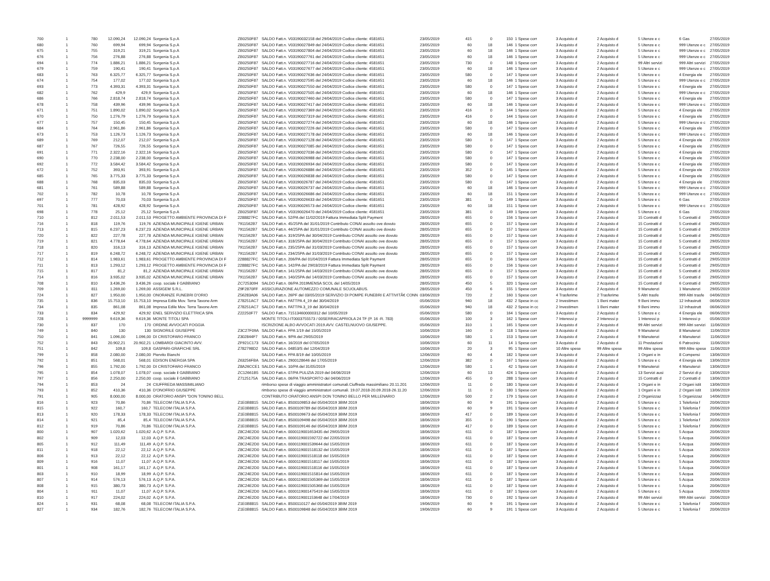| 700 | 1 | 780 | 12.090,24 | 12.090,24 | Sorgenia S.p.A | ZB0250F87 | SALDO Fatt.n. V03190032158 del 29/04/2019 Codice cliente: 4581651 | 23/05/2019 | 415 | 0 | 150 | 1 Spese corr | 3 Acquisto d | 2 Acquisto d | 5 Utenze e c | 6 Gas | 27/05/2019 |
| 680 | 1 | 760 | 699,94 | 699,94 | Sorgenia S.p.A | ZB0250F87 | SALDO Fatt.n. V03190027849 del 24/04/2019 Codice cliente: 4581651 | 23/05/2019 | 60 | 18 | 146 | 1 Spese corr | 3 Acquisto d | 2 Acquisto d | 5 Utenze e c | 999 Utenze e c | 27/05/2019 |
| 675 | 1 | 755 | 319,21 | 319,21 | Sorgenia S.p.A | ZB0250F87 | SALDO Fatt.n. V03190027804 del 24/04/2019 Codice cliente: 4581651 | 23/05/2019 | 60 | 18 | 146 | 1 Spese corr | 3 Acquisto d | 2 Acquisto d | 5 Utenze e c | 999 Utenze e c | 27/05/2019 |
| 676 | 1 | 756 | 276,88 | 276,88 | Sorgenia S.p.A | ZB0250F87 | SALDO Fatt.n. V03190027761 del 24/04/2019 Codice cliente: 4581651 | 23/05/2019 | 60 | 18 | 146 | 1 Spese corr | 3 Acquisto d | 2 Acquisto d | 5 Utenze e c | 999 Utenze e c | 27/05/2019 |
| 694 | 1 | 774 | 1.886,21 | 1.886,21 | Sorgenia S.p.A | ZB0250F87 | SALDO Fatt.n. V03190027716 del 24/04/2019 Codice cliente: 4581651 | 23/05/2019 | 730 | 0 | 148 | 1 Spese corr | 3 Acquisto d | 2 Acquisto d | 99 Altri servizi | 999 Altri servizi | 27/05/2019 |
| 679 | 1 | 759 | 190,41 | 190,41 | Sorgenia S.p.A | ZB0250F87 | SALDO Fatt.n. V03190027677 del 24/04/2019 Codice cliente: 4581651 | 23/05/2019 | 60 | 18 | 146 | 1 Spese corr | 3 Acquisto d | 2 Acquisto d | 5 Utenze e c | 999 Utenze e c | 27/05/2019 |
| 683 | 1 | 763 | 6.325,77 | 6.325,77 | Sorgenia S.p.A | ZB0250F87 | SALDO Fatt.n. V03190027636 del 24/04/2019 Codice cliente: 4581651 | 23/05/2019 | 580 | 0 | 147 | 1 Spese corr | 3 Acquisto d | 2 Acquisto d | 5 Utenze e c | 4 Energia ele | 27/05/2019 |
| 674 | 1 | 754 | 177,02 | 177,02 | Sorgenia S.p.A | ZB0250F87 | SALDO Fatt.n. V03190027595 del 24/04/2019 Codice cliente: 4581651 | 23/05/2019 | 60 | 18 | 146 | 1 Spese corr | 3 Acquisto d | 2 Acquisto d | 5 Utenze e c | 999 Utenze e c | 27/05/2019 |
| 693 | 1 | 773 | 4.393,31 | 4.393,31 | Sorgenia S.p.A | ZB0250F87 | SALDO Fatt.n. V03190027550 del 24/04/2019 Codice cliente: 4581651 | 23/05/2019 | 580 | 0 | 147 | 1 Spese corr | 3 Acquisto d | 2 Acquisto d | 5 Utenze e c | 4 Energia ele | 27/05/2019 |
| 682 | 1 | 762 | 429,9 | 429,9 | Sorgenia S.p.A | ZB0250F87 | SALDO Fatt.n. V03190027505 del 24/04/2019 Codice cliente: 4581651 | 23/05/2019 | 60 | 18 | 146 | 1 Spese corr | 3 Acquisto d | 2 Acquisto d | 5 Utenze e c | 999 Utenze e c | 27/05/2019 |
| 686 | 1 | 766 | 2.818,74 | 2.818,74 | Sorgenia S.p.A | ZB0250F87 | SALDO Fatt.n. V03190027460 del 24/04/2019 Codice cliente: 4581651 | 23/05/2019 | 580 | 0 | 147 | 1 Spese corr | 3 Acquisto d | 2 Acquisto d | 5 Utenze e c | 4 Energia ele | 27/05/2019 |
| 678 | 1 | 758 | 439,96 | 439,96 | Sorgenia S.p.A | ZB0250F87 | SALDO Fatt.n. V03190027417 del 24/04/2019 Codice cliente: 4581651 | 23/05/2019 | 60 | 18 | 146 | 1 Spese corr | 3 Acquisto d | 2 Acquisto d | 5 Utenze e c | 999 Utenze e c | 27/05/2019 |
| 671 | 1 | 751 | 1.890,02 | 1.890,02 | Sorgenia S.p.A | ZB0250F87 | SALDO Fatt.n. V03190027369 del 24/04/2019 Codice cliente: 4581651 | 23/05/2019 | 416 | 0 | 144 | 1 Spese corr | 3 Acquisto d | 2 Acquisto d | 5 Utenze e c | 4 Energia ele | 27/05/2019 |
| 670 | 1 | 750 | 1.276,79 | 1.276,79 | Sorgenia S.p.A | ZB0250F87 | SALDO Fatt.n. V03190027319 del 24/04/2019 Codice cliente: 4581651 | 23/05/2019 | 416 | 0 | 144 | 1 Spese corr | 3 Acquisto d | 2 Acquisto d | 5 Utenze e c | 4 Energia ele | 27/05/2019 |
| 677 | 1 | 757 | 150,45 | 150,45 | Sorgenia S.p.A | ZB0250F87 | SALDO Fatt.n. V03190027274 del 24/04/2019 Codice cliente: 4581651 | 23/05/2019 | 60 | 18 | 146 | 1 Spese corr | 3 Acquisto d | 2 Acquisto d | 5 Utenze e c | 999 Utenze e c | 27/05/2019 |
| 684 | 1 | 764 | 2.961,86 | 2.961,86 | Sorgenia S.p.A | ZB0250F87 | SALDO Fatt.n. V03190027226 del 24/04/2019 Codice cliente: 4581651 | 23/05/2019 | 580 | 0 | 147 | 1 Spese corr | 3 Acquisto d | 2 Acquisto d | 5 Utenze e c | 4 Energia ele | 27/05/2019 |
| 673 | 1 | 753 | 1.126,73 | 1.126,73 | Sorgenia S.p.A | ZB0250F87 | SALDO Fatt.n. V03190027178 del 24/04/2019 Codice cliente: 4581651 | 23/05/2019 | 60 | 18 | 146 | 1 Spese corr | 3 Acquisto d | 2 Acquisto d | 5 Utenze e c | 999 Utenze e c | 27/05/2019 |
| 689 | 1 | 769 | 212,07 | 212,07 | Sorgenia S.p.A | ZB0250F87 | SALDO Fatt.n. V03190027128 del 24/04/2019 Codice cliente: 4581651 | 23/05/2019 | 580 | 0 | 147 | 1 Spese corr | 3 Acquisto d | 2 Acquisto d | 5 Utenze e c | 4 Energia ele | 27/05/2019 |
| 687 | 1 | 767 | 726,55 | 726,55 | Sorgenia S.p.A | ZB0250F87 | SALDO Fatt.n. V03190027085 del 24/04/2019 Codice cliente: 4581651 | 23/05/2019 | 580 | 0 | 147 | 1 Spese corr | 3 Acquisto d | 2 Acquisto d | 5 Utenze e c | 4 Energia ele | 27/05/2019 |
| 691 | 1 | 771 | 2.322,16 | 2.322,16 | Sorgenia S.p.A | ZB0250F87 | SALDO Fatt.n. V03190027036 del 24/04/2019 Codice cliente: 4581651 | 23/05/2019 | 580 | 0 | 147 | 1 Spese corr | 3 Acquisto d | 2 Acquisto d | 5 Utenze e c | 4 Energia ele | 27/05/2019 |
| 690 | 1 | 770 | 2.238,00 | 2.238,00 | Sorgenia S.p.A | ZB0250F87 | SALDO Fatt.n. V03190026988 del 24/04/2019 Codice cliente: 4581651 | 23/05/2019 | 580 | 0 | 147 | 1 Spese corr | 3 Acquisto d | 2 Acquisto d | 5 Utenze e c | 4 Energia ele | 27/05/2019 |
| 692 | 1 | 772 | 3.584,42 | 3.584,42 | Sorgenia S.p.A | ZB0250F87 | SALDO Fatt.n. V03190026934 del 24/04/2019 Codice cliente: 4581651 | 23/05/2019 | 580 | 0 | 147 | 1 Spese corr | 3 Acquisto d | 2 Acquisto d | 5 Utenze e c | 4 Energia ele | 27/05/2019 |
| 672 | 1 | 752 | 393,91 | 393,91 | Sorgenia S.p.A | ZB0250F87 | SALDO Fatt.n. V03190026886 del 24/04/2019 Codice cliente: 4581651 | 23/05/2019 | 352 | 0 | 145 | 1 Spese corr | 3 Acquisto d | 2 Acquisto d | 5 Utenze e c | 4 Energia ele | 27/05/2019 |
| 685 | 1 | 765 | 3.775,33 | 3.775,33 | Sorgenia S.p.A | ZB0250F87 | SALDO Fatt.n. V03190026838 del 24/04/2019 Codice cliente: 4581651 | 23/05/2019 | 580 | 0 | 147 | 1 Spese corr | 3 Acquisto d | 2 Acquisto d | 5 Utenze e c | 4 Energia ele | 27/05/2019 |
| 688 | 1 | 768 | 835,03 | 835,03 | Sorgenia S.p.A | ZB0250F87 | SALDO Fatt.n. V03190026787 del 24/04/2019 Codice cliente: 4581651 | 23/05/2019 | 580 | 0 | 147 | 1 Spese corr | 3 Acquisto d | 2 Acquisto d | 5 Utenze e c | 4 Energia ele | 27/05/2019 |
| 681 | 1 | 761 | 589,88 | 589,88 | Sorgenia S.p.A | ZB0250F87 | SALDO Fatt.n. V03190026737 del 24/04/2019 Codice cliente: 4581651 | 23/05/2019 | 60 | 18 | 146 | 1 Spese corr | 3 Acquisto d | 2 Acquisto d | 5 Utenze e c | 999 Utenze e c | 27/05/2019 |
| 702 | 1 | 782 | 10,78 | 10,78 | Sorgenia S.p.A | ZB0250F87 | SALDO Fatt.n. V03190026686 del 24/04/2019 Codice cliente: 4581651 | 23/05/2019 | 60 | 18 | 151 | 1 Spese corr | 3 Acquisto d | 2 Acquisto d | 5 Utenze e c | 999 Utenze e c | 27/05/2019 |
| 697 | 1 | 777 | 70,03 | 70,03 | Sorgenia S.p.A | ZB0250F87 | SALDO Fatt.n. V03190026633 del 24/04/2019 Codice cliente: 4581651 | 23/05/2019 | 381 | 0 | 149 | 1 Spese corr | 3 Acquisto d | 2 Acquisto d | 5 Utenze e c | 6 Gas | 27/05/2019 |
| 701 | 1 | 781 | 428,92 | 428,92 | Sorgenia S.p.A | ZB0250F87 | SALDO Fatt.n. V03190026573 del 24/04/2019 Codice cliente: 4581651 | 23/05/2019 | 60 | 18 | 151 | 1 Spese corr | 3 Acquisto d | 2 Acquisto d | 5 Utenze e c | 999 Utenze e c | 27/05/2019 |
| 698 | 1 | 778 | 25,12 | 25,12 | Sorgenia S.p.A | ZB0250F87 | SALDO Fatt.n. V03190026470 del 24/04/2019 Codice cliente: 4581651 | 23/05/2019 | 381 | 0 | 149 | 1 Spese corr | 3 Acquisto d | 2 Acquisto d | 5 Utenze e c | 6 Gas | 27/05/2019 |
| 710 | 1 | 812 | 2.011,53 | 2.011,53 | PROGETTO AMBIENTE PROVINCIA DI F | 2288827FC | SALDO Fatt.n. 52/PA del 11/02/2019 Fattura Immediata Split Payment | 28/05/2019 | 655 | 0 | 156 | 1 Spese corr | 3 Acquisto d | 2 Acquisto d | 15 Contratti d | 5 Contratti d | 29/05/2019 |
| 716 | 1 | 818 | 119,76 | 119,76 | AZIENDA MUNICIPALE IGIENE URBAN | 7911562B7 | SALDO Fatt.n. 45/25PA del 31/01/2019 Contributo CONAI assolto ove dovuto | 28/05/2019 | 655 | 0 | 157 | 1 Spese corr | 3 Acquisto d | 2 Acquisto d | 15 Contratti d | 5 Contratti d | 29/05/2019 |
| 713 | 1 | 815 | 6.237,23 | 6.237,23 | AZIENDA MUNICIPALE IGIENE URBAN | 7911562B7 | SALDO Fatt.n. 44/25PA del 31/01/2019 Contributo CONAI assolto ove dovuto | 28/05/2019 | 655 | 0 | 157 | 1 Spese corr | 3 Acquisto d | 2 Acquisto d | 15 Contratti d | 5 Contratti d | 29/05/2019 |
| 720 | 1 | 822 | 227,78 | 227,78 | AZIENDA MUNICIPALE IGIENE URBAN | 7911562B7 | SALDO Fatt.n. 319/25PA del 30/04/2019 Contributo CONAI assolto ove dovuto | 28/05/2019 | 655 | 0 | 157 | 1 Spese corr | 3 Acquisto d | 2 Acquisto d | 15 Contratti d | 5 Contratti d | 29/05/2019 |
| 719 | 1 | 821 | 4.778,64 | 4.778,64 | AZIENDA MUNICIPALE IGIENE URBAN | 7911562B7 | SALDO Fatt.n. 318/25PA del 30/04/2019 Contributo CONAI assolto ove dovuto | 28/05/2019 | 655 | 0 | 157 | 1 Spese corr | 3 Acquisto d | 2 Acquisto d | 15 Contratti d | 5 Contratti d | 29/05/2019 |
| 718 | 1 | 820 | 316,13 | 316,13 | AZIENDA MUNICIPALE IGIENE URBAN | 7911562B7 | SALDO Fatt.n. 235/25PA del 31/03/2019 Contributo CONAI assolto ove dovuto | 28/05/2019 | 655 | 0 | 157 | 1 Spese corr | 3 Acquisto d | 2 Acquisto d | 15 Contratti d | 5 Contratti d | 29/05/2019 |
| 717 | 1 | 819 | 6.248,72 | 6.248,72 | AZIENDA MUNICIPALE IGIENE URBAN | 7911562B7 | SALDO Fatt.n. 234/25PA del 31/03/2019 Contributo CONAI assolto ove dovuto | 28/05/2019 | 655 | 0 | 157 | 1 Spese corr | 3 Acquisto d | 2 Acquisto d | 15 Contratti d | 5 Contratti d | 29/05/2019 |
| 712 | 1 | 814 | 1.983,61 | 1.983,61 | PROGETTO AMBIENTE PROVINCIA DI F | 2288827FC | SALDO Fatt.n. 206/PA del 01/04/2019 Fattura Immediata Split Payment | 28/05/2019 | 655 | 0 | 156 | 1 Spese corr | 3 Acquisto d | 2 Acquisto d | 15 Contratti d | 5 Contratti d | 29/05/2019 |
| 711 | 1 | 813 | 1.293,12 | 1.293,12 | PROGETTO AMBIENTE PROVINCIA DI F | 2288827FC | SALDO Fatt.n. 142/PA del 29/03/2019 Fattura Immediata Split Payment | 28/05/2019 | 655 | 0 | 156 | 1 Spese corr | 3 Acquisto d | 2 Acquisto d | 15 Contratti d | 5 Contratti d | 29/05/2019 |
| 715 | 1 | 817 | 81,2 | 81,2 | AZIENDA MUNICIPALE IGIENE URBAN | 7911562B7 | SALDO Fatt.n. 141/25PA del 14/03/2019 Contributo CONAI assolto ove dovuto | 28/05/2019 | 655 | 0 | 157 | 1 Spese corr | 3 Acquisto d | 2 Acquisto d | 15 Contratti d | 5 Contratti d | 29/05/2019 |
| 714 | 1 | 816 | 3.935,02 | 3.935,02 | AZIENDA MUNICIPALE IGIENE URBAN | 7911562B7 | SALDO Fatt.n. 140/25PA del 14/03/2019 Contributo CONAI assolto ove dovuto | 28/05/2019 | 655 | 0 | 157 | 1 Spese corr | 3 Acquisto d | 2 Acquisto d | 15 Contratti d | 5 Contratti d | 29/05/2019 |
| 708 | 1 | 810 | 3.436,26 | 3.436,26 | coop. sociale il GABBIANO | ZC7253094 | SALDO Fatt.n. 06/PA 2019MENSA SCOL del 14/05/2019 | 28/05/2019 | 450 | 5 | 320 | 1 Spese corr | 3 Acquisto d | 2 Acquisto d | 15 Contratti d | 6 Contratti d | 29/05/2019 |
| 709 | 1 | 811 | 1.269,00 | 1.269,00 | ASSIGEM S.R.L. | Z9F2870FF | ASSICURAZIONE AUTOMEZZO COMUNALE SCUOLABUS. | 28/05/2019 | 450 | 6 | 155 | 1 Spese corr | 3 Acquisto d | 2 Acquisto d | 9 Manutenzi | 1 Manutenzi | 29/05/2019 |
| 724 | 1 | 827 | 1.950,00 | 1.950,00 | ONORANZE FUNEBRI D'ORIO | Z56283A06 | SALDO Fatt.n. 26PF del 03/05/2019 SERVIZIO DI POMPE FUNEBRI E ATTIVITÃ€ CONN | 03/06/2019 | 720 | 2 | 160 | 1 Spese corr | 4 Trasferime | 2 Trasferime | 5 Altri trasfe | 999 Altri trasfe | 04/06/2019 |
| 735 | 1 | 836 | 15.753,10 | 15.753,10 | Impresa Edile Mov. Terra Tavone Arm | Z78251AC7 | SALDO Fatt.n. FATTPA 4_19 del 30/04/2019 | 05/06/2019 | 940 | 18 | 432 | 2 Spese in cc | 2 Investimen | 1 Beni mater | 9 Beni immo | 12 Infrastrutt | 06/06/2019 |
| 734 | 1 | 835 | 861,08 | 861,08 | Impresa Edile Mov. Terra Tavone Arm | Z78251AC7 | SALDO Fatt.n. FATTPA 3_19 del 30/04/2019 | 05/06/2019 | 940 | 18 | 432 | 2 Spese in cc | 2 Investimen | 1 Beni mater | 9 Beni immo | 12 Infrastrutt | 06/06/2019 |
| 733 | 1 | 834 | 429,92 | 429,92 | ENEL SERVIZIO ELETTRICA SPA | Z22250F77 | SALDO Fatt.n. 715134600000312 del 10/05/2019 | 05/06/2019 | 580 | 0 | 164 | 1 Spese corr | 3 Acquisto d | 2 Acquisto d | 5 Utenze e c | 4 Energia ele | 06/06/2019 |
| 728 | 1 | 9999999 | 9.619,36 | 9.619,36 | MONTE TITOLI SPA | | MONTE TITOLI-IT0003755573 / 00SERRACAPRIOLA 24 TF (P. 16 -R. 783) | 05/06/2019 | 100 | 3 | 162 | 1 Spese corr | 7 Interessi p | 2 Interessi p | 1 Interessi p | 1 Interessi p | 05/06/2019 |
| 730 | 1 | 837 | 170 | 170 | ORDINE AVVOCATI FOGGIA | | ISCRIZIONE ALBO AVVOCATI 2019.AVV. CASTELNUOVO GIUSEPPE. | 05/06/2019 | 310 | 1 | 165 | 1 Spese corr | 3 Acquisto d | 2 Acquisto d | 99 Altri servizi | 999 Altri servizi | 11/06/2019 |
| 749 | 1 | 840 | 130 | 130 | SIGNORILE GIUSEPPE | Z3C27F09A | SALDO Fatt.n. FPA 1/19 del 15/05/2019 | 10/06/2019 | 160 | 0 | 118 | 1 Spese corr | 3 Acquisto d | 2 Acquisto d | 9 Manutenzi | 8 Manutenzi | 11/06/2019 |
| 750 | 1 | 841 | 1.096,00 | 1.096,00 | DI CRISTOFARO FRANCO | Z302844F7 | SALDO Fatt.n. 9/PA del 29/05/2019 | 10/06/2019 | 580 | 1 | 153 | 1 Spese corr | 3 Acquisto d | 2 Acquisto d | 9 Manutenzi | 4 Manutenzi | 11/06/2019 |
| 752 | 1 | 843 | 20.902,21 | 20.902,21 | LOMBARDI GIACINTO AVV. | ZF921C173 | SALDO Fatt.n. 16/2019 del 07/05/2019 | 10/06/2019 | 60 | 11 | 14 | 1 Spese corr | 3 Acquisto d | 2 Acquisto d | 11 Prestazioni | 6 Patrocinio | 11/06/2019 |
| 751 | 1 | 842 | 109,8 | 109,8 | GASPARI-GRAFICHE SRL | Z782798D2 | SALDO Fatt.n. 04853/S del 12/04/2019 | 10/06/2019 | 20 | 3 | 95 | 1 Spese corr | 10 Altre spese | 99 Altre spese | 99 Altre spese | 999 Altre spese | 11/06/2019 |
| 799 | 1 | 858 | 2.080,00 | 2.080,00 | Piervito Bianchi | | SALDO Fatt.n. FPA 8/19 del 10/05/2019 | 12/06/2019 | 60 | 4 | 182 | 1 Spese corr | 3 Acquisto d | 2 Acquisto d | 1 Organi e in | 8 Compensi | 13/06/2019 |
| 792 | 1 | 851 | 568,01 | 568,01 | EDISON ENERGIA SPA | Z63256FBA | SALDO Fatt.n. 2900128646 del 17/05/2019 | 12/06/2019 | 382 | 0 | 167 | 1 Spese corr | 3 Acquisto d | 2 Acquisto d | 5 Utenze e c | 4 Energia ele | 13/06/2019 |
| 796 | 1 | 855 | 1.792,00 | 1.792,00 | DI CRISTOFARO FRANCO | Z8A26CCE1 | SALDO Fatt.n. 10/PA del 31/05/2019 | 12/06/2019 | 580 | 1 | 42 | 1 Spese corr | 3 Acquisto d | 2 Acquisto d | 9 Manutenzi | 4 Manutenzi | 13/06/2019 |
| 795 | 1 | 854 | 1.078,07 | 1.078,07 | coop. sociale il GABBIANO | ZC12661B5 | SALDO Fatt.n. 07/PA PULIZIA 2019 del 04/06/2019 | 12/06/2019 | 60 | 13 | 424 | 1 Spese corr | 3 Acquisto d | 2 Acquisto d | 13 Servizi ausi | 2 Servizi di p | 13/06/2019 |
| 797 | 1 | 856 | 2.250,00 | 2.250,00 | coop. sociale il GABBIANO | Z7125175A | SALDO Fatt.n. 06/PA TRASPORTO del 04/06/2019 | 12/06/2019 | 455 | 0 | 288 | 1 Spese corr | 3 Acquisto d | 2 Acquisto d | 15 Contratti d | 2 Contratti d | 13/06/2019 |
| 794 | 1 | 853 | 24 | 24 | CIUFFREDA MASSIMILIANO | | rimborso spese di viaggio amministratori comunali.Ciuffreda massimiliano 20.11.201 | 12/06/2019 | 11 | 0 | 180 | 1 Spese corr | 3 Acquisto d | 2 Acquisto d | 1 Organi e in | 2 Organi istit | 13/06/2019 |
| 793 | 1 | 852 | 410,36 | 410,36 | D'ONOFRIO GIUSEPPE | | rimborso spese di viaggio amministratori comunali. 19.07.2018-20.09.2018-26.11.20 | 12/06/2019 | 11 | 0 | 180 | 1 Spese corr | 3 Acquisto d | 2 Acquisto d | 1 Organi e in | 2 Organi istit | 13/06/2019 |
| 791 | 1 | 905 | 8.000,00 | 8.000,00 | ORATORIO ANSPI "DON TONINO BELL | | CONTRIBUTO ORATORIO ANSPI DON TONINO BELLO PER MILLENARIO | 12/06/2019 | 500 | 2 | 179 | 1 Spese corr | 3 Acquisto d | 2 Acquisto d | 2 Organizzaz | 5 Organizzaz | 14/06/2019 |
| 816 | 1 | 923 | 70,86 | 70,86 | TELECOM ITALIA S.P.A. | Z1E0B8815 | SALDO Fatt.n. 8S00109853 del 05/04/2019 3BIM 2019 | 18/06/2019 | 60 | 9 | 191 | 1 Spese corr | 3 Acquisto d | 2 Acquisto d | 5 Utenze e c | 1 Telefonia f | 20/06/2019 |
| 815 | 1 | 922 | 160,7 | 160,7 | TELECOM ITALIA S.P.A. | Z1E0B8815 | SALDO Fatt.n. 8S00109789 del 05/04/2019 3BIM 2019 | 18/06/2019 | 60 | 9 | 191 | 1 Spese corr | 3 Acquisto d | 2 Acquisto d | 5 Utenze e c | 1 Telefonia f | 20/06/2019 |
| 813 | 1 | 920 | 178,33 | 178,33 | TELECOM ITALIA S.P.A. | Z1E0B8815 | SALDO Fatt.n. 8S00109673 del 05/04/2019 3BIM 2019 | 18/06/2019 | 417 | 0 | 189 | 1 Spese corr | 3 Acquisto d | 2 Acquisto d | 5 Utenze e c | 1 Telefonia f | 20/06/2019 |
| 814 | 1 | 921 | 85,4 | 85,4 | TELECOM ITALIA S.P.A. | Z1E0B8815 | SALDO Fatt.n. 8S00109498 del 05/04/2019 3BIM 2019 | 18/06/2019 | 355 | 0 | 190 | 1 Spese corr | 3 Acquisto d | 2 Acquisto d | 5 Utenze e c | 1 Telefonia f | 20/06/2019 |
| 812 | 1 | 919 | 70,86 | 70,86 | TELECOM ITALIA S.P.A. | Z1E0B8815 | SALDO Fatt.n. 8S00109146 del 05/04/2019 3BIM 2019 | 18/06/2019 | 417 | 0 | 189 | 1 Spese corr | 3 Acquisto d | 2 Acquisto d | 5 Utenze e c | 1 Telefonia f | 20/06/2019 |
| 800 | 1 | 907 | 1.020,62 | 1.020,62 | A.Q.P. S.P.A. | Z8C24E2D0 | SALDO Fatt.n. 0000119001653435 del 29/05/2019 | 18/06/2019 | 611 | 0 | 187 | 1 Spese corr | 3 Acquisto d | 2 Acquisto d | 5 Utenze e c | 5 Acqua | 20/06/2019 |
| 802 | 1 | 909 | 12,03 | 12,03 | A.Q.P. S.P.A. | Z8C24E2D0 | SALDO Fatt.n. 0000119001592722 del 22/05/2019 | 18/06/2019 | 611 | 0 | 187 | 1 Spese corr | 3 Acquisto d | 2 Acquisto d | 5 Utenze e c | 5 Acqua | 20/06/2019 |
| 805 | 1 | 912 | 111,49 | 111,49 | A.Q.P. S.P.A. | Z8C24E2D0 | SALDO Fatt.n. 0000119001539644 del 15/05/2019 | 18/06/2019 | 611 | 0 | 187 | 1 Spese corr | 3 Acquisto d | 2 Acquisto d | 5 Utenze e c | 5 Acqua | 20/06/2019 |
| 811 | 1 | 918 | 22,12 | 22,12 | A.Q.P. S.P.A. | Z8C24E2D0 | SALDO Fatt.n. 0000119001518132 del 15/05/2019 | 18/06/2019 | 611 | 0 | 187 | 1 Spese corr | 3 Acquisto d | 2 Acquisto d | 5 Utenze e c | 5 Acqua | 20/06/2019 |
| 806 | 1 | 913 | 22,12 | 22,12 | A.Q.P. S.P.A. | Z8C24E2D0 | SALDO Fatt.n. 0000119001518118 del 15/05/2019 | 18/06/2019 | 611 | 0 | 187 | 1 Spese corr | 3 Acquisto d | 2 Acquisto d | 5 Utenze e c | 5 Acqua | 20/06/2019 |
| 809 | 1 | 916 | 11,07 | 11,07 | A.Q.P. S.P.A. | Z8C24E2D0 | SALDO Fatt.n. 0000119001518117 del 15/05/2019 | 18/06/2019 | 611 | 0 | 187 | 1 Spese corr | 3 Acquisto d | 2 Acquisto d | 5 Utenze e c | 5 Acqua | 20/06/2019 |
| 801 | 1 | 908 | 161,17 | 161,17 | A.Q.P. S.P.A. | Z8C24E2D0 | SALDO Fatt.n. 0000119001518116 del 15/05/2019 | 18/06/2019 | 611 | 0 | 187 | 1 Spese corr | 3 Acquisto d | 2 Acquisto d | 5 Utenze e c | 5 Acqua | 20/06/2019 |
| 803 | 1 | 910 | 18,99 | 18,99 | A.Q.P. S.P.A. | Z8C24E2D0 | SALDO Fatt.n. 0000119001515814 del 15/05/2019 | 18/06/2019 | 611 | 0 | 187 | 1 Spese corr | 3 Acquisto d | 2 Acquisto d | 5 Utenze e c | 5 Acqua | 20/06/2019 |
| 807 | 1 | 914 | 576,13 | 576,13 | A.Q.P. S.P.A. | Z8C24E2D0 | SALDO Fatt.n. 0000119001505369 del 15/05/2019 | 18/06/2019 | 611 | 0 | 187 | 1 Spese corr | 3 Acquisto d | 2 Acquisto d | 5 Utenze e c | 5 Acqua | 20/06/2019 |
| 808 | 1 | 915 | 380,73 | 380,73 | A.Q.P. S.P.A. | Z8C24E2D0 | SALDO Fatt.n. 0000119001505368 del 15/05/2019 | 18/06/2019 | 611 | 0 | 187 | 1 Spese corr | 3 Acquisto d | 2 Acquisto d | 5 Utenze e c | 5 Acqua | 20/06/2019 |
| 804 | 1 | 911 | 11,07 | 11,07 | A.Q.P. S.P.A. | Z8C24E2D0 | SALDO Fatt.n. 0000119001475419 del 15/05/2019 | 18/06/2019 | 611 | 0 | 187 | 1 Spese corr | 3 Acquisto d | 2 Acquisto d | 5 Utenze e c | 5 Acqua | 20/06/2019 |
| 810 | 1 | 917 | 224,02 | 224,02 | A.Q.P. S.P.A. | Z8C24E2D0 | SALDO Fatt.n. 0000119001153648 del 17/04/2019 | 18/06/2019 | 730 | 0 | 192 | 1 Spese corr | 3 Acquisto d | 2 Acquisto d | 99 Altri servizi | 999 Altri servizi | 20/06/2019 |
| 824 | 1 | 931 | 68,08 | 68,08 | TELECOM ITALIA S.P.A. | Z1E0B8815 | SALDO Fatt.n. 8S00110127 del 05/04/2019 3BIM 2019 | 19/06/2019 | 60 | 9 | 191 | 1 Spese corr | 3 Acquisto d | 2 Acquisto d | 5 Utenze e c | 1 Telefonia f | 20/06/2019 |
| 827 | 1 | 934 | 182,76 | 182,76 | TELECOM ITALIA S.P.A. | Z1E0B8815 | SALDO Fatt.n. 8S00109848 del 05/04/2019 3BIM 2019 | 19/06/2019 | 60 | 9 | 191 | 1 Spese corr | 3 Acquisto d | 2 Acquisto d | 5 Utenze e c | 1 Telefonia f | 20/06/2019 |